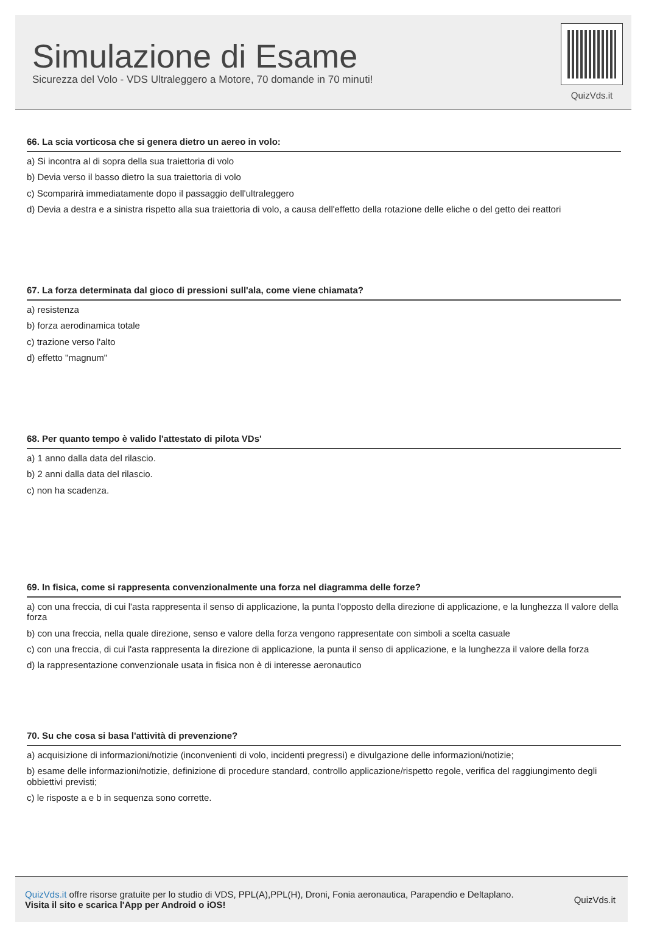Simulazione di Esame
Sicurezza del Volo - VDS Ultraleggero a Motore, 70 domande in 70 minuti!
QuizVds.it
66. La scia vorticosa che si genera dietro un aereo in volo:
a) Si incontra al di sopra della sua traiettoria di volo
b) Devia verso il basso dietro la sua traiettoria di volo
c) Scomparirà immediatamente dopo il passaggio dell'ultraleggero
d) Devia a destra e a sinistra rispetto alla sua traiettoria di volo, a causa dell'effetto della rotazione delle eliche o del getto dei reattori
67. La forza determinata dal gioco di pressioni sull'ala, come viene chiamata?
a) resistenza
b) forza aerodinamica totale
c) trazione verso l'alto
d) effetto "magnum"
68. Per quanto tempo è valido l'attestato di pilota VDs'
a) 1 anno dalla data del rilascio.
b) 2 anni dalla data del rilascio.
c) non ha scadenza.
69. In fisica, come si rappresenta convenzionalmente una forza nel diagramma delle forze?
a) con una freccia, di cui l'asta rappresenta il senso di applicazione, la punta l'opposto della direzione di applicazione, e la lunghezza Il valore della forza
b) con una freccia, nella quale direzione, senso e valore della forza vengono rappresentate con simboli a scelta casuale
c) con una freccia, di cui l'asta rappresenta la direzione di applicazione, la punta il senso di applicazione, e la lunghezza il valore della forza
d) la rappresentazione convenzionale usata in fisica non è di interesse aeronautico
70. Su che cosa si basa l'attività di prevenzione?
a) acquisizione di informazioni/notizie (inconvenienti di volo, incidenti pregressi) e divulgazione delle informazioni/notizie;
b) esame delle informazioni/notizie, definizione di procedure standard, controllo applicazione/rispetto regole, verifica del raggiungimento degli obbiettivi previsti;
c) le risposte a e b in sequenza sono corrette.
QuizVds.it offre risorse gratuite per lo studio di VDS, PPL(A),PPL(H), Droni, Fonia aeronautica, Parapendio e Deltaplano.
Visita il sito e scarica l'App per Android o iOS!
QuizVds.it